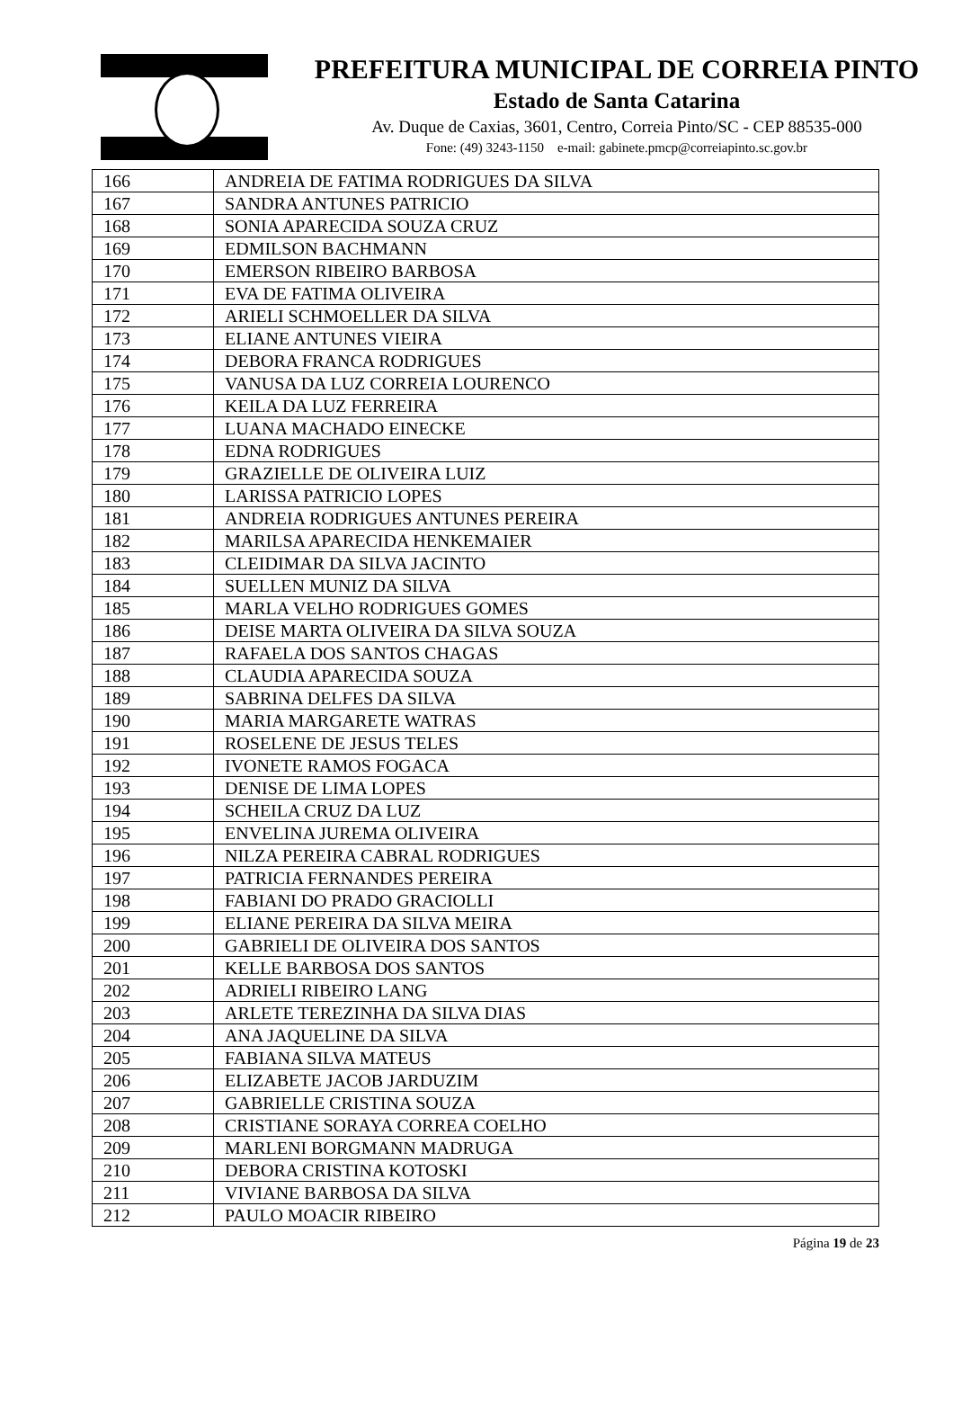PREFEITURA MUNICIPAL DE CORREIA PINTO
Estado de Santa Catarina
Av. Duque de Caxias, 3601, Centro, Correia Pinto/SC - CEP 88535-000
Fone: (49) 3243-1150 e-mail: gabinete.pmcp@correiapinto.sc.gov.br
| 166 | ANDREIA DE FATIMA RODRIGUES DA SILVA |
| 167 | SANDRA ANTUNES PATRICIO |
| 168 | SONIA APARECIDA SOUZA CRUZ |
| 169 | EDMILSON BACHMANN |
| 170 | EMERSON RIBEIRO BARBOSA |
| 171 | EVA DE FATIMA OLIVEIRA |
| 172 | ARIELI SCHMOELLER DA SILVA |
| 173 | ELIANE ANTUNES VIEIRA |
| 174 | DEBORA FRANCA RODRIGUES |
| 175 | VANUSA DA LUZ CORREIA LOURENCO |
| 176 | KEILA DA LUZ FERREIRA |
| 177 | LUANA MACHADO EINECKE |
| 178 | EDNA RODRIGUES |
| 179 | GRAZIELLE DE OLIVEIRA LUIZ |
| 180 | LARISSA PATRICIO LOPES |
| 181 | ANDREIA RODRIGUES ANTUNES PEREIRA |
| 182 | MARILSA APARECIDA HENKEMAIER |
| 183 | CLEIDIMAR DA SILVA JACINTO |
| 184 | SUELLEN MUNIZ DA SILVA |
| 185 | MARLA VELHO RODRIGUES GOMES |
| 186 | DEISE MARTA OLIVEIRA DA SILVA SOUZA |
| 187 | RAFAELA DOS SANTOS CHAGAS |
| 188 | CLAUDIA APARECIDA SOUZA |
| 189 | SABRINA DELFES DA SILVA |
| 190 | MARIA MARGARETE WATRAS |
| 191 | ROSELENE DE JESUS TELES |
| 192 | IVONETE RAMOS FOGACA |
| 193 | DENISE DE LIMA LOPES |
| 194 | SCHEILA CRUZ DA LUZ |
| 195 | ENVELINA JUREMA OLIVEIRA |
| 196 | NILZA PEREIRA CABRAL RODRIGUES |
| 197 | PATRICIA FERNANDES PEREIRA |
| 198 | FABIANI DO PRADO GRACIOLLI |
| 199 | ELIANE PEREIRA DA SILVA MEIRA |
| 200 | GABRIELI DE OLIVEIRA DOS SANTOS |
| 201 | KELLE BARBOSA DOS SANTOS |
| 202 | ADRIELI RIBEIRO LANG |
| 203 | ARLETE TEREZINHA DA SILVA DIAS |
| 204 | ANA JAQUELINE DA SILVA |
| 205 | FABIANA SILVA MATEUS |
| 206 | ELIZABETE JACOB JARDUZIM |
| 207 | GABRIELLE CRISTINA SOUZA |
| 208 | CRISTIANE SORAYA CORREA COELHO |
| 209 | MARLENI BORGMANN MADRUGA |
| 210 | DEBORA CRISTINA KOTOSKI |
| 211 | VIVIANE BARBOSA DA SILVA |
| 212 | PAULO MOACIR RIBEIRO |
Página 19 de 23